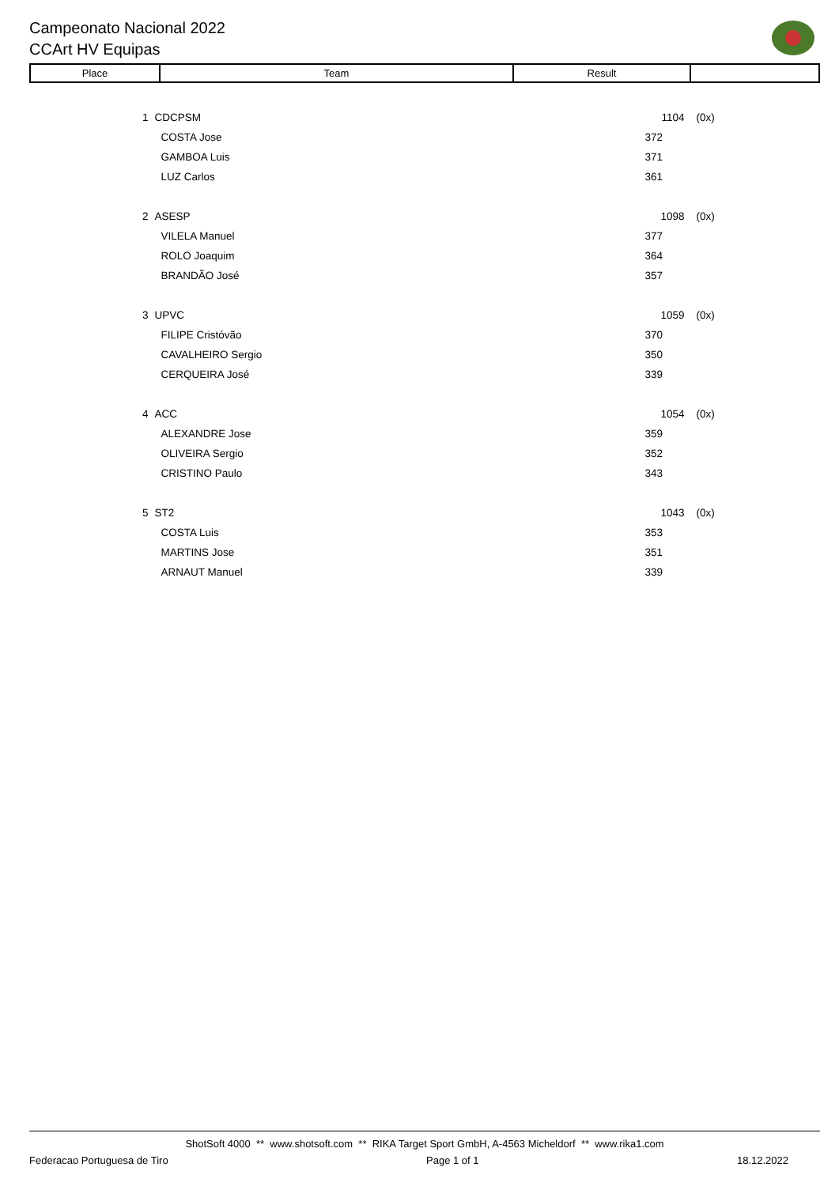Campeonato Nacional 2022
CCArt HV Equipas
| Place | Team | Result | |
| --- | --- | --- | --- |
| 1 | CDCPSM | 1104 | (0x) |
| | COSTA Jose | 372 | |
| | GAMBOA Luis | 371 | |
| | LUZ Carlos | 361 | |
| 2 | ASESP | 1098 | (0x) |
| | VILELA Manuel | 377 | |
| | ROLO Joaquim | 364 | |
| | BRANDÃO José | 357 | |
| 3 | UPVC | 1059 | (0x) |
| | FILIPE Cristóvão | 370 | |
| | CAVALHEIRO Sergio | 350 | |
| | CERQUEIRA José | 339 | |
| 4 | ACC | 1054 | (0x) |
| | ALEXANDRE Jose | 359 | |
| | OLIVEIRA Sergio | 352 | |
| | CRISTINO Paulo | 343 | |
| 5 | ST2 | 1043 | (0x) |
| | COSTA Luis | 353 | |
| | MARTINS Jose | 351 | |
| | ARNAUT Manuel | 339 | |
ShotSoft 4000 ** www.shotsoft.com ** RIKA Target Sport GmbH, A-4563 Micheldorf ** www.rika1.com
Federacao Portuguesa de Tiro Page 1 of 1 18.12.2022